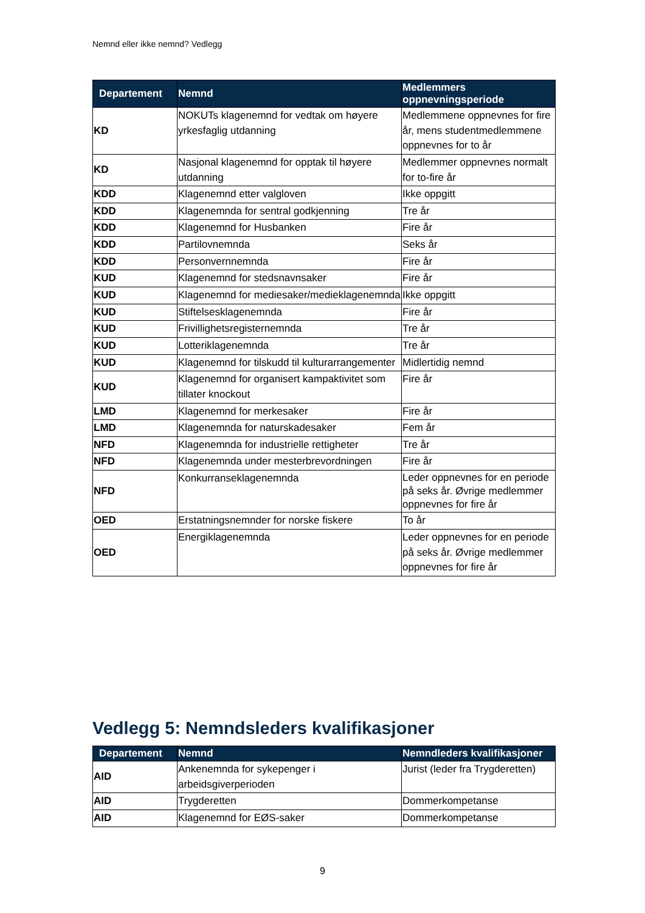Nemnd eller ikke nemnd? Vedlegg
| Departement | Nemnd | Medlemmers oppnevningsperiode |
| --- | --- | --- |
| KD | NOKUTs klagenemnd for vedtak om høyere yrkesfaglig utdanning | Medlemmene oppnevnes for fire år, mens studentmedlemmene oppnevnes for to år |
| KD | Nasjonal klagenemnd for opptak til høyere utdanning | Medlemmer oppnevnes normalt for to-fire år |
| KDD | Klagenemnd etter valgloven | Ikke oppgitt |
| KDD | Klagenemnda for sentral godkjenning | Tre år |
| KDD | Klagenemnd for Husbanken | Fire år |
| KDD | Partilovnemnda | Seks år |
| KDD | Personvernnemnda | Fire år |
| KUD | Klagenemnd for stedsnavnsaker | Fire år |
| KUD | Klagenemnd for mediesaker/medieklagenemnda | Ikke oppgitt |
| KUD | Stiftelsesklagenemnda | Fire år |
| KUD | Frivillighetsregisternemnda | Tre år |
| KUD | Lotteriklagenemnda | Tre år |
| KUD | Klagenemnd for tilskudd til kulturarrangementer | Midlertidig nemnd |
| KUD | Klagenemnd for organisert kampaktivitet som tillater knockout | Fire år |
| LMD | Klagenemnd for merkesaker | Fire år |
| LMD | Klagenemnda for naturskadesaker | Fem år |
| NFD | Klagenemnda for industrielle rettigheter | Tre år |
| NFD | Klagenemnda under mesterbrevordningen | Fire år |
| NFD | Konkurranseklagenemnda | Leder oppnevnes for en periode på seks år. Øvrige medlemmer oppnevnes for fire år |
| OED | Erstatningsnemnder for norske fiskere | To år |
| OED | Energiklagenemnda | Leder oppnevnes for en periode på seks år. Øvrige medlemmer oppnevnes for fire år |
Vedlegg 5: Nemndsleders kvalifikasjoner
| Departement | Nemnd | Nemndleders kvalifikasjoner |
| --- | --- | --- |
| AID | Ankenemnda for sykepenger i arbeidsgiverperioden | Jurist (leder fra Trygderetten) |
| AID | Trygderetten | Dommerkompetanse |
| AID | Klagenemnd for EØS-saker | Dommerkompetanse |
9